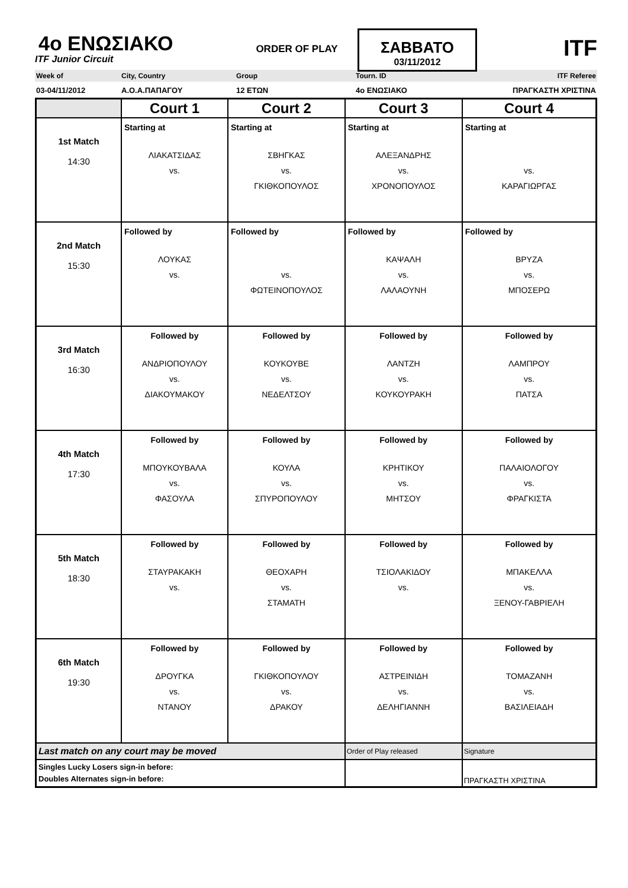4ο ΕΝΩΣΙΑΚΟ
ITF Junior Circuit
ORDER OF PLAY
ΣΑΒΒΑΤΟ
03/11/2012
ITF
Week of City, Country Group Tourn. ID ITF Referee
03-04/11/2012 Α.Ο.Α.ΠΑΠΑΓΟΥ 12 ΕΤΩΝ 4ο ΕΝΩΣΙΑΚΟ ΠΡΑΓΚΑΣΤΗ ΧΡΙΣΤΙΝΑ
| | Court 1 | Court 2 | Court 3 | Court 4 |
| --- | --- | --- | --- | --- |
| 1st Match 14:30 | Starting at ΛΙΑΚΑΤΣΙΔΑΣ vs. | Starting at ΣΒΗΓΚΑΣ vs. ΓΚΙΘΚΟΠΟΥΛΟΣ | Starting at ΑΛΕΞΑΝΔΡΗΣ vs. ΧΡΟΝΟΠΟΥΛΟΣ | Starting at vs. ΚΑΡΑΓΙΩΡΓΑΣ |
| 2nd Match 15:30 | Followed by ΛΟΥΚΑΣ vs. | Followed by vs. ΦΩΤΕΙΝΟΠΟΥΛΟΣ | Followed by ΚΑΨΑΛΗ vs. ΛΑΛΑΟΥΝΗ | Followed by ΒΡΥΖΑ vs. ΜΠΟΣΕΡΩ |
| 3rd Match 16:30 | Followed by ΑΝΔΡΙΟΠΟΥΛΟΥ vs. ΔΙΑΚΟΥΜΑΚΟΥ | Followed by ΚΟΥΚΟΥΒΕ vs. ΝΕΔΕΛΤΣΟΥ | Followed by ΛΑΝΤΖΗ vs. ΚΟΥΚΟΥΡΑΚΗ | Followed by ΛΑΜΠΡΟΥ vs. ΠΑΤΣΑ |
| 4th Match 17:30 | Followed by ΜΠΟΥΚΟΥΒΑΛΑ vs. ΦΑΣΟΥΛΑ | Followed by ΚΟΥΛΑ vs. ΣΠΥΡΟΠΟΥΛΟΥ | Followed by ΚΡΗΤΙΚΟΥ vs. ΜΗΤΣΟΥ | Followed by ΠΑΛΑΙΟΛΟΓΟΥ vs. ΦΡΑΓΚΙΣΤΑ |
| 5th Match 18:30 | Followed by ΣΤΑΥΡΑΚΑΚΗ vs. | Followed by ΘΕΟΧΑΡΗ vs. ΣΤΑΜΑΤΗ | Followed by ΤΣΙΟΛΑΚΙΔΟΥ vs. | Followed by ΜΠΑΚΕΛΛΑ vs. ΞΕΝΟΥ-ΓΑΒΡΙΕΛΗ |
| 6th Match 19:30 | Followed by ΔΡΟΥΓΚΑ vs. ΝΤΑΝΟΥ | Followed by ΓΚΙΘΚΟΠΟΥΛΟΥ vs. ΔΡΑΚΟΥ | Followed by ΑΣΤΡΕΙΝΙΔΗ vs. ΔΕΛΗΓΙΑΝΝΗ | Followed by ΤΟΜΑΖΑΝΗ vs. ΒΑΣΙΛΕΙΑΔΗ |
| Last match on any court may be moved | | | Order of Play released | Signature |
| Singles Lucky Losers sign-in before: Doubles Alternates sign-in before: | | | | ΠΡΑΓΚΑΣΤΗ ΧΡΙΣΤΙΝΑ |